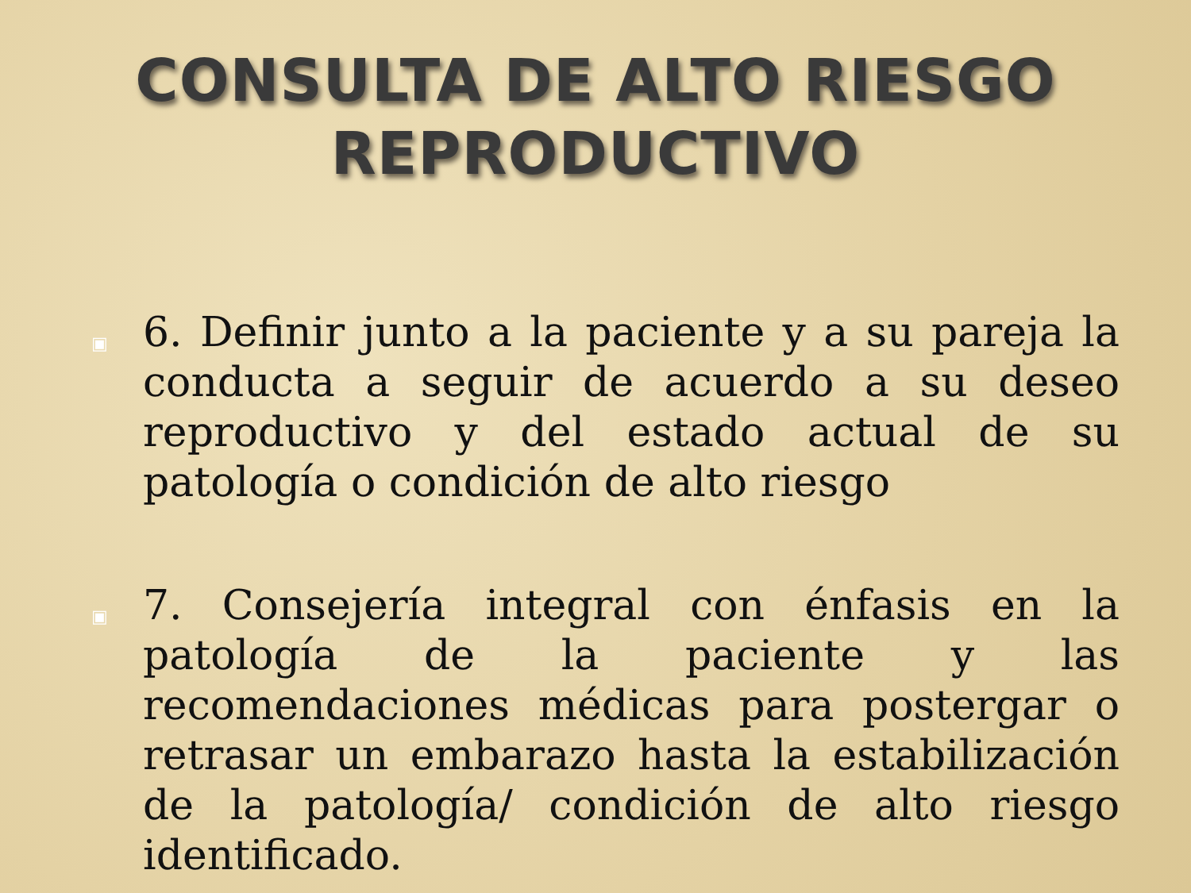CONSULTA DE ALTO RIESGO
REPRODUCTIVO
▣ 6. Definir junto a la paciente y a su pareja la conducta a seguir de acuerdo a su deseo reproductivo y del estado actual de su patología o condición de alto riesgo
▣ 7. Consejería integral con énfasis en la patología de la paciente y las recomendaciones médicas para postergar o retrasar un embarazo hasta la estabilización de la patología/ condición de alto riesgo identificado.